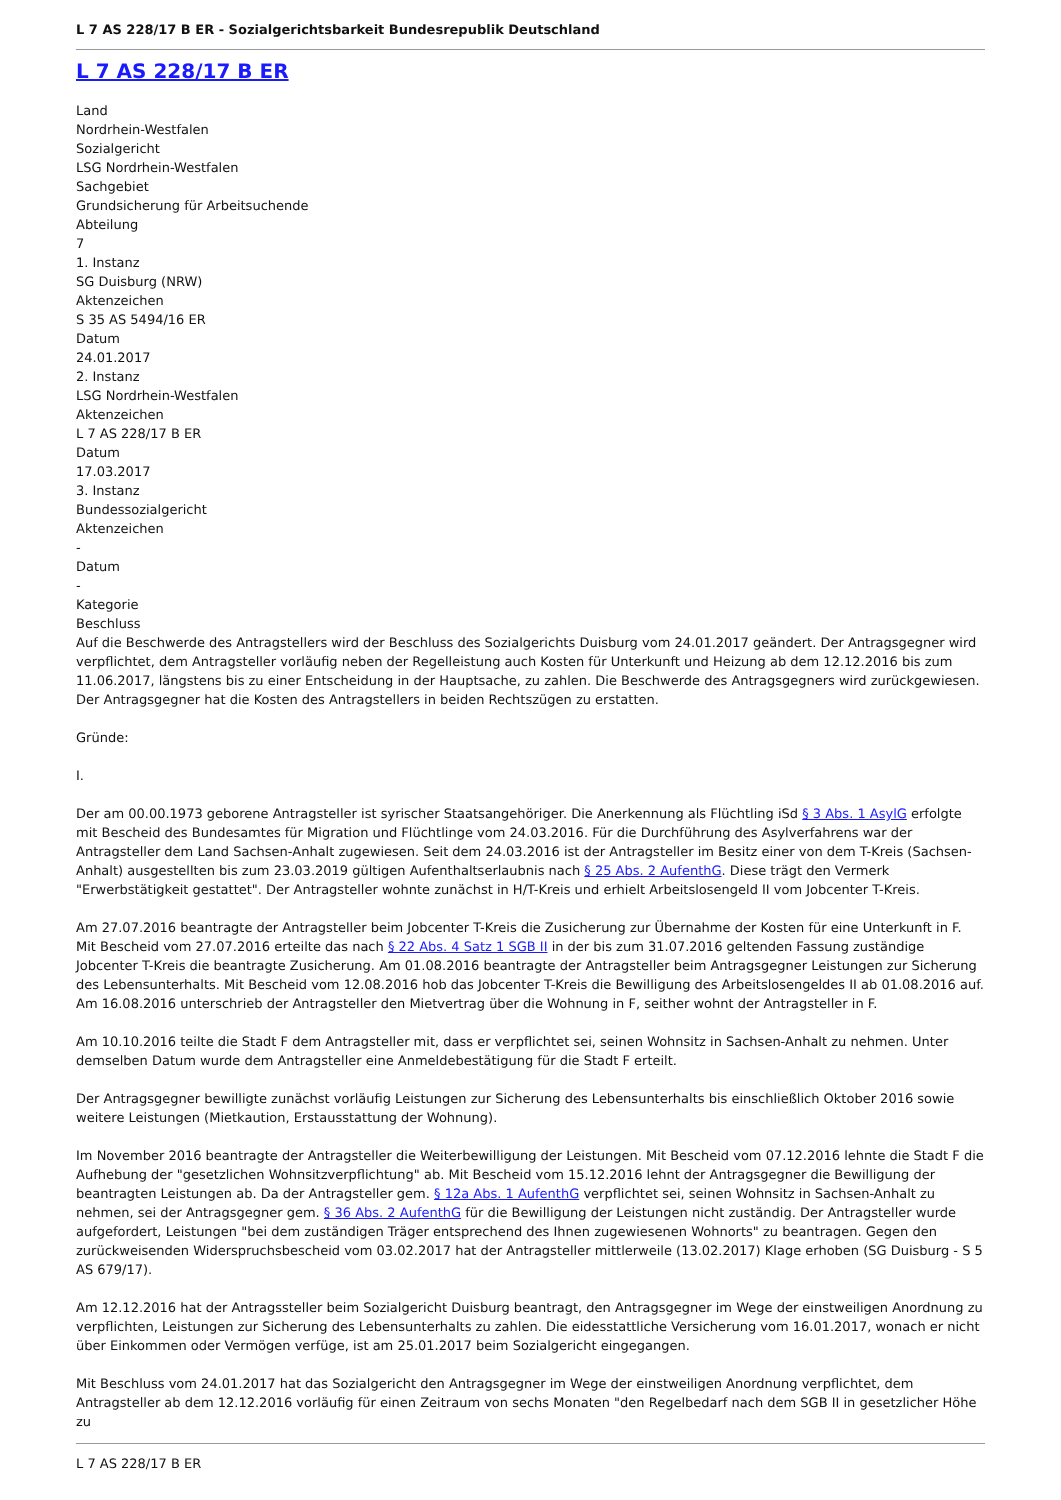L 7 AS 228/17 B ER - Sozialgerichtsbarkeit Bundesrepublik Deutschland
L 7 AS 228/17 B ER
Land
Nordrhein-Westfalen
Sozialgericht
LSG Nordrhein-Westfalen
Sachgebiet
Grundsicherung für Arbeitsuchende
Abteilung
7
1. Instanz
SG Duisburg (NRW)
Aktenzeichen
S 35 AS 5494/16 ER
Datum
24.01.2017
2. Instanz
LSG Nordrhein-Westfalen
Aktenzeichen
L 7 AS 228/17 B ER
Datum
17.03.2017
3. Instanz
Bundessozialgericht
Aktenzeichen
-
Datum
-
Kategorie
Beschluss
Auf die Beschwerde des Antragstellers wird der Beschluss des Sozialgerichts Duisburg vom 24.01.2017 geändert. Der Antragsgegner wird verpflichtet, dem Antragsteller vorläufig neben der Regelleistung auch Kosten für Unterkunft und Heizung ab dem 12.12.2016 bis zum 11.06.2017, längstens bis zu einer Entscheidung in der Hauptsache, zu zahlen. Die Beschwerde des Antragsgegners wird zurückgewiesen. Der Antragsgegner hat die Kosten des Antragstellers in beiden Rechtszügen zu erstatten.
Gründe:
I.
Der am 00.00.1973 geborene Antragsteller ist syrischer Staatsangehöriger. Die Anerkennung als Flüchtling iSd § 3 Abs. 1 AsylG erfolgte mit Bescheid des Bundesamtes für Migration und Flüchtlinge vom 24.03.2016. Für die Durchführung des Asylverfahrens war der Antragsteller dem Land Sachsen-Anhalt zugewiesen. Seit dem 24.03.2016 ist der Antragsteller im Besitz einer von dem T-Kreis (Sachsen-Anhalt) ausgestellten bis zum 23.03.2019 gültigen Aufenthaltserlaubnis nach § 25 Abs. 2 AufenthG. Diese trägt den Vermerk "Erwerbstätigkeit gestattet". Der Antragsteller wohnte zunächst in H/T-Kreis und erhielt Arbeitslosengeld II vom Jobcenter T-Kreis.
Am 27.07.2016 beantragte der Antragsteller beim Jobcenter T-Kreis die Zusicherung zur Übernahme der Kosten für eine Unterkunft in F. Mit Bescheid vom 27.07.2016 erteilte das nach § 22 Abs. 4 Satz 1 SGB II in der bis zum 31.07.2016 geltenden Fassung zuständige Jobcenter T-Kreis die beantragte Zusicherung. Am 01.08.2016 beantragte der Antragsteller beim Antragsgegner Leistungen zur Sicherung des Lebensunterhalts. Mit Bescheid vom 12.08.2016 hob das Jobcenter T-Kreis die Bewilligung des Arbeitslosengeldes II ab 01.08.2016 auf. Am 16.08.2016 unterschrieb der Antragsteller den Mietvertrag über die Wohnung in F, seither wohnt der Antragsteller in F.
Am 10.10.2016 teilte die Stadt F dem Antragsteller mit, dass er verpflichtet sei, seinen Wohnsitz in Sachsen-Anhalt zu nehmen. Unter demselben Datum wurde dem Antragsteller eine Anmeldebestätigung für die Stadt F erteilt.
Der Antragsgegner bewilligte zunächst vorläufig Leistungen zur Sicherung des Lebensunterhalts bis einschließlich Oktober 2016 sowie weitere Leistungen (Mietkaution, Erstausstattung der Wohnung).
Im November 2016 beantragte der Antragsteller die Weiterbewilligung der Leistungen. Mit Bescheid vom 07.12.2016 lehnte die Stadt F die Aufhebung der "gesetzlichen Wohnsitzverpflichtung" ab. Mit Bescheid vom 15.12.2016 lehnt der Antragsgegner die Bewilligung der beantragten Leistungen ab. Da der Antragsteller gem. § 12a Abs. 1 AufenthG verpflichtet sei, seinen Wohnsitz in Sachsen-Anhalt zu nehmen, sei der Antragsgegner gem. § 36 Abs. 2 AufenthG für die Bewilligung der Leistungen nicht zuständig. Der Antragsteller wurde aufgefordert, Leistungen "bei dem zuständigen Träger entsprechend des Ihnen zugewiesenen Wohnorts" zu beantragen. Gegen den zurückweisenden Widerspruchsbescheid vom 03.02.2017 hat der Antragsteller mittlerweile (13.02.2017) Klage erhoben (SG Duisburg - S 5 AS 679/17).
Am 12.12.2016 hat der Antragssteller beim Sozialgericht Duisburg beantragt, den Antragsgegner im Wege der einstweiligen Anordnung zu verpflichten, Leistungen zur Sicherung des Lebensunterhalts zu zahlen. Die eidesstattliche Versicherung vom 16.01.2017, wonach er nicht über Einkommen oder Vermögen verfüge, ist am 25.01.2017 beim Sozialgericht eingegangen.
Mit Beschluss vom 24.01.2017 hat das Sozialgericht den Antragsgegner im Wege der einstweiligen Anordnung verpflichtet, dem Antragsteller ab dem 12.12.2016 vorläufig für einen Zeitraum von sechs Monaten "den Regelbedarf nach dem SGB II in gesetzlicher Höhe zu
L 7 AS 228/17 B ER